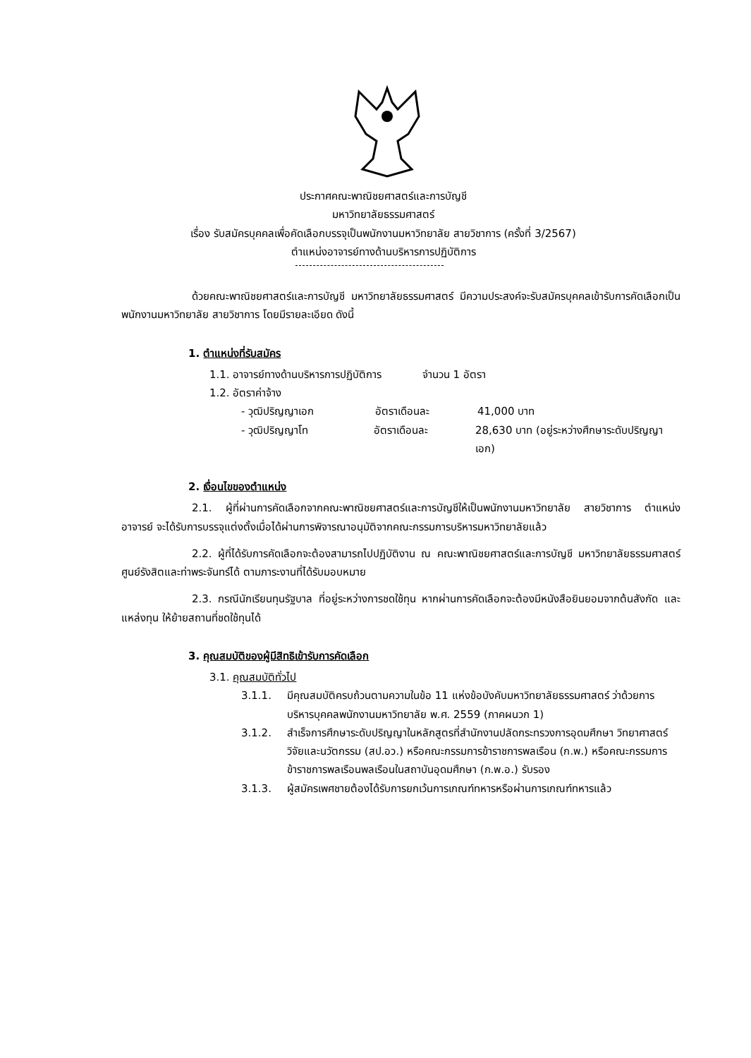ประกาศคณะพาณิชยศาสตร์และการบัญชี
มหาวิทยาลัยธรรมศาสตร์
เรื่อง รับสมัครบุคคลเพื่อคัดเลือกบรรจุเป็นพนักงานมหาวิทยาลัย สายวิชาการ (ครั้งที่ 3/2567)
ตำแหน่งอาจารย์ทางด้านบริหารการปฏิบัติการ
ด้วยคณะพาณิชยศาสตร์และการบัญชี มหาวิทยาลัยธรรมศาสตร์ มีความประสงค์จะรับสมัครบุคคลเข้ารับการคัดเลือกเป็นพนักงานมหาวิทยาลัย สายวิชาการ โดยมีรายละเอียด ดังนี้
1. ตำแหน่งที่รับสมัคร
1.1. อาจารย์ทางด้านบริหารการปฏิบัติการ จำนวน 1 อัตรา
1.2. อัตราค่าจ้าง
- วุฒิปริญญาเอก อัตราเดือนละ 41,000 บาท
- วุฒิปริญญาโท อัตราเดือนละ 28,630 บาท (อยู่ระหว่างศึกษาระดับปริญญาเอก)
2. เงื่อนไขของตำแหน่ง
2.1. ผู้ที่ผ่านการคัดเลือกจากคณะพาณิชยศาสตร์และการบัญชีให้เป็นพนักงานมหาวิทยาลัย สายวิชาการ ตำแหน่งอาจารย์ จะได้รับการบรรจุแต่งตั้งเมื่อได้ผ่านการพิจารณาอนุมัติจากคณะกรรมการบริหารมหาวิทยาลัยแล้ว
2.2. ผู้ที่ได้รับการคัดเลือกจะต้องสามารถไปปฏิบัติงาน ณ คณะพาณิชยศาสตร์และการบัญชี มหาวิทยาลัยธรรมศาสตร์ ศูนย์รังสิตและท่าพระจันทร์ได้ ตามภาระงานที่ได้รับมอบหมาย
2.3. กรณีนักเรียนทุนรัฐบาล ที่อยู่ระหว่างการชดใช้ทุน หากผ่านการคัดเลือกจะต้องมีหนังสือยินยอมจากต้นสังกัด และแหล่งทุน ให้ย้ายสถานที่ชดใช้ทุนได้
3. คุณสมบัติของผู้มีสิทธิเข้ารับการคัดเลือก
3.1. คุณสมบัติทั่วไป
3.1.1. มีคุณสมบัติครบถ้วนตามความในข้อ 11 แห่งข้อบังคับมหาวิทยาลัยธรรมศาสตร์ ว่าด้วยการบริหารบุคคลพนักงานมหาวิทยาลัย พ.ศ. 2559 (ภาคผนวก 1)
3.1.2. สำเร็จการศึกษาระดับปริญญาในหลักสูตรที่สำนักงานปลัดกระทรวงการอุดมศึกษา วิทยาศาสตร์ วิจัยและนวัตกรรม (สป.อว.) หรือคณะกรรมการข้าราชการพลเรือน (ก.พ.) หรือคณะกรรมการข้าราชการพลเรือนพลเรือนในสถาบันอุดมศึกษา (ก.พ.อ.) รับรอง
3.1.3. ผู้สมัครเพศชายต้องได้รับการยกเว้นการเกณฑ์ทหารหรือผ่านการเกณฑ์ทหารแล้ว